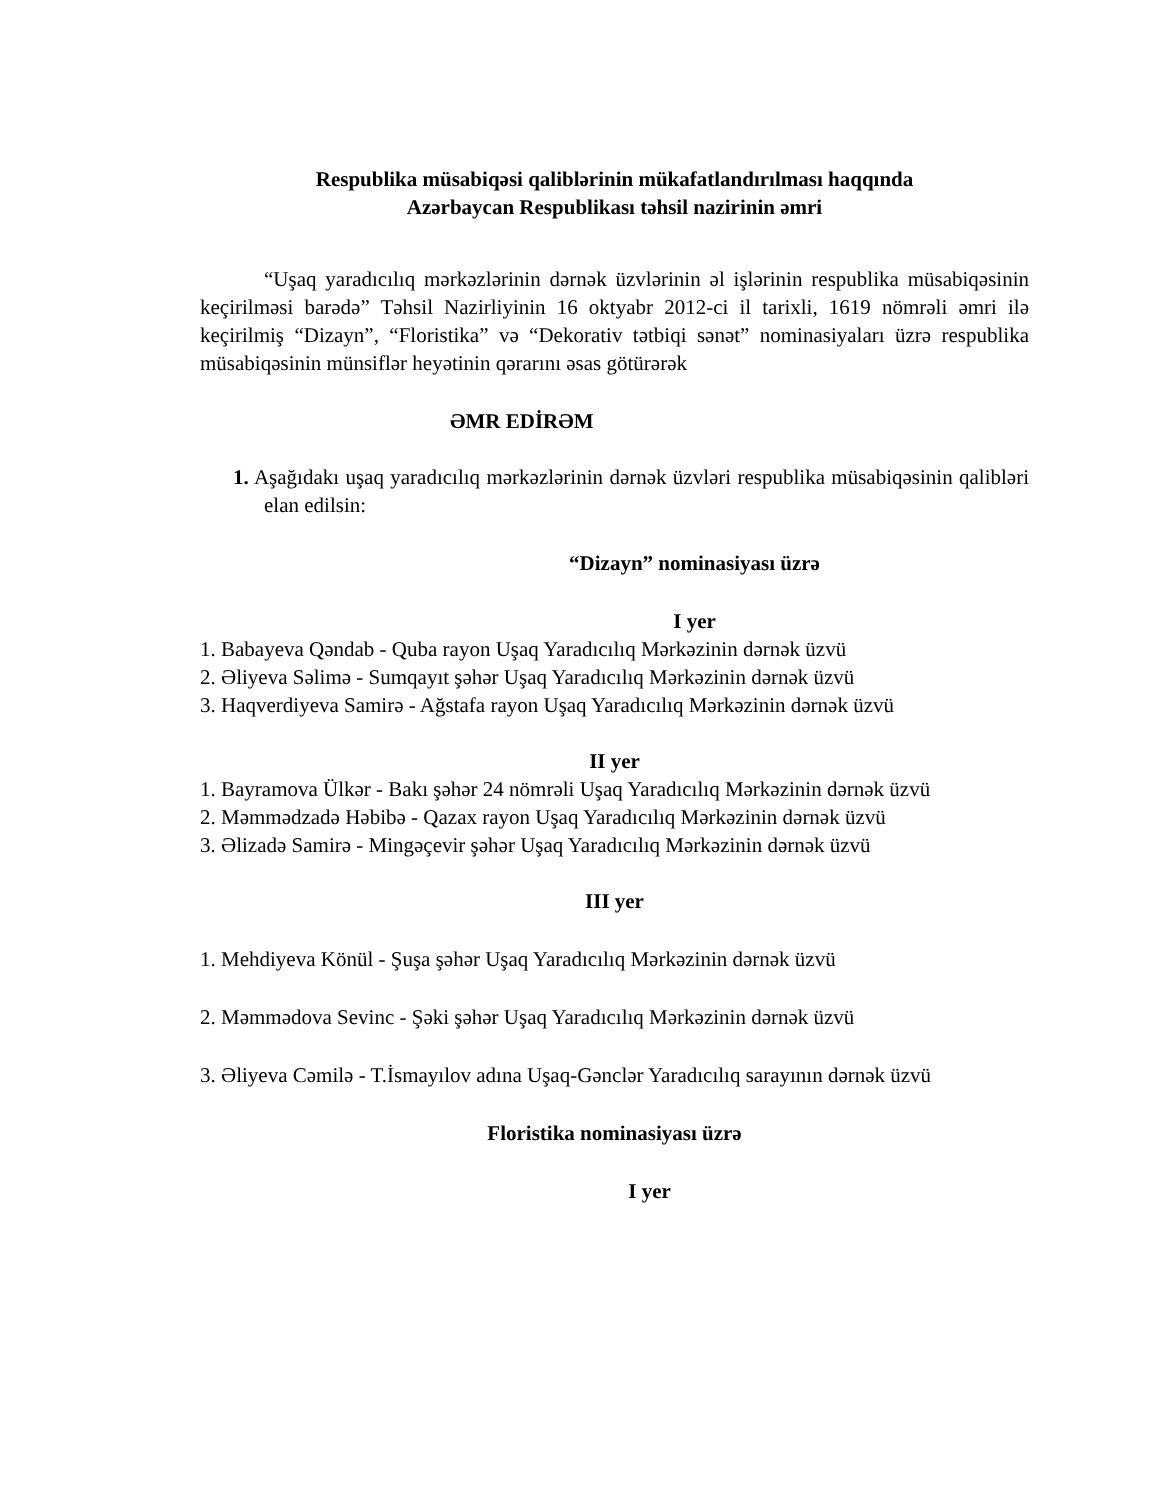Respublika müsabiqəsi qaliblərinin mükafatlandırılması haqqında
Azərbaycan Respublikası təhsil nazirinin əmri
“Uşaq yaradıcılıq mərkəzlərinin dərnək üzvlərinin əl işlərinin respublika müsabiqəsinin keçirilməsi barədə” Təhsil Nazirliyinin 16 oktyabr 2012-ci il tarixli, 1619 nömrəli əmri ilə keçirilmiş “Dizayn”, “Floristika” və “Dekorativ tətbiqi sənət” nominasiyaları üzrə respublika müsabiqəsinin münsiflər heyətinin qərarını əsas götürərək
ƏMR EDİRƏM
1. Aşağıdakı uşaq yaradıcılıq mərkəzlərinin dərnək üzvləri respublika müsabiqəsinin qalibləri elan edilsin:
“Dizayn” nominasiyası üzrə
I yer
1. Babayeva Qəndab - Quba rayon Uşaq Yaradıcılıq Mərkəzinin dərnək üzvü
2. Əliyeva Səlimə - Sumqayıt şəhər Uşaq Yaradıcılıq Mərkəzinin dərnək üzvü
3. Haqverdiyeva Samirə - Ağstafa rayon Uşaq Yaradıcılıq Mərkəzinin dərnək üzvü
II yer
1. Bayramova Ülkər - Bakı şəhər 24 nömrəli Uşaq Yaradıcılıq Mərkəzinin dərnək üzvü
2. Məmmədzadə Həbibə - Qazax rayon Uşaq Yaradıcılıq Mərkəzinin dərnək üzvü
3. Əlizadə Samirə - Mingəçevir şəhər Uşaq Yaradıcılıq Mərkəzinin dərnək üzvü
III yer
1. Mehdiyeva Könül - Şuşa şəhər Uşaq Yaradıcılıq Mərkəzinin dərnək üzvü
2. Məmmədova Sevinc - Şəki şəhər Uşaq Yaradıcılıq Mərkəzinin dərnək üzvü
3. Əliyeva Cəmilə - T.İsmayılov adına Uşaq-Gənclər Yaradıcılıq sarayının dərnək üzvü
Floristika nominasiyası üzrə
I yer